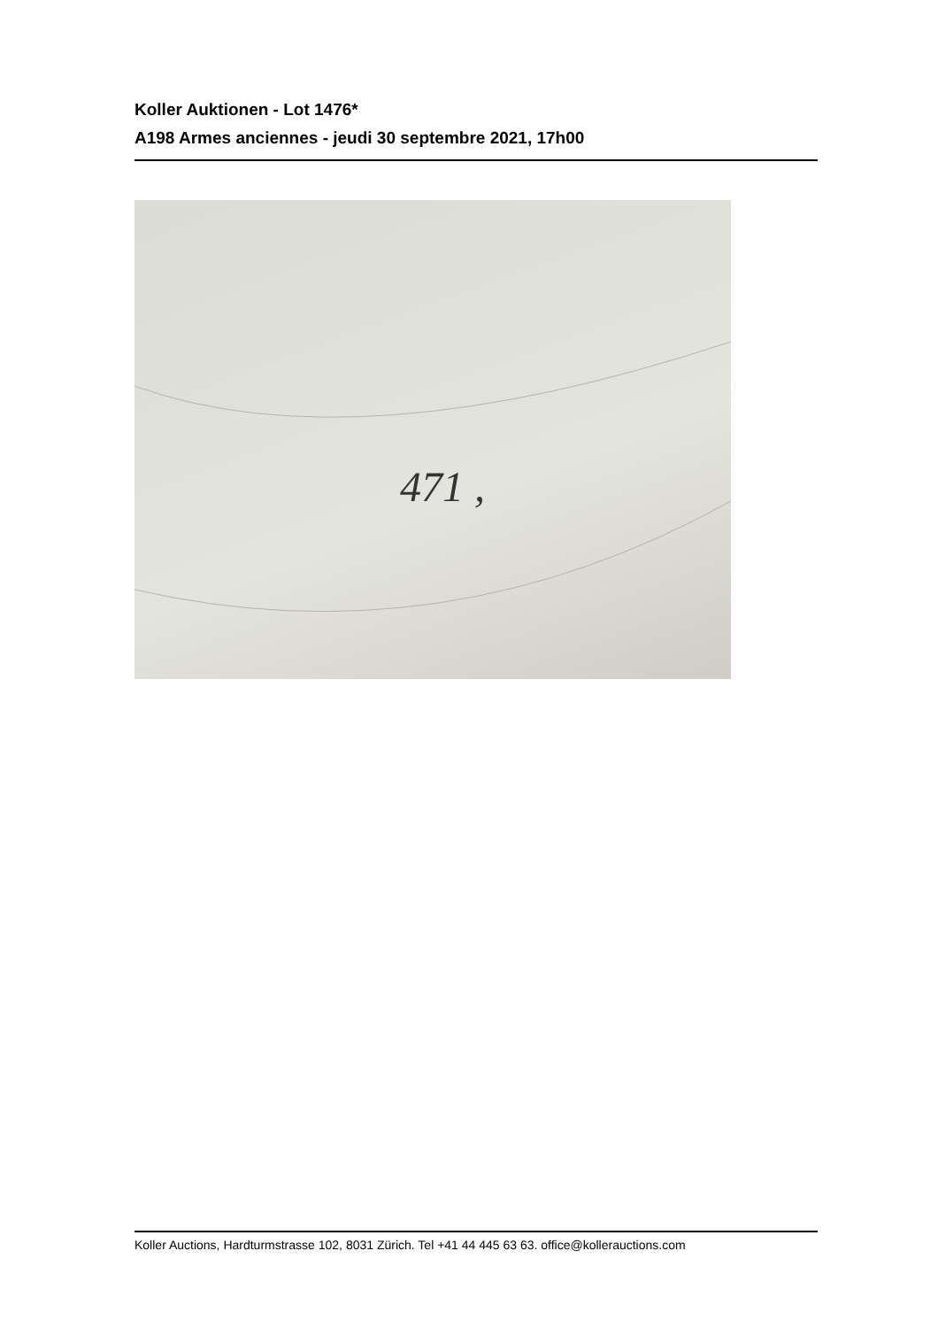Koller Auktionen - Lot 1476*
A198 Armes anciennes - jeudi 30 septembre 2021, 17h00
471 ,
Koller Auctions, Hardturmstrasse 102, 8031 Zürich. Tel +41 44 445 63 63. office@kollerauctions.com